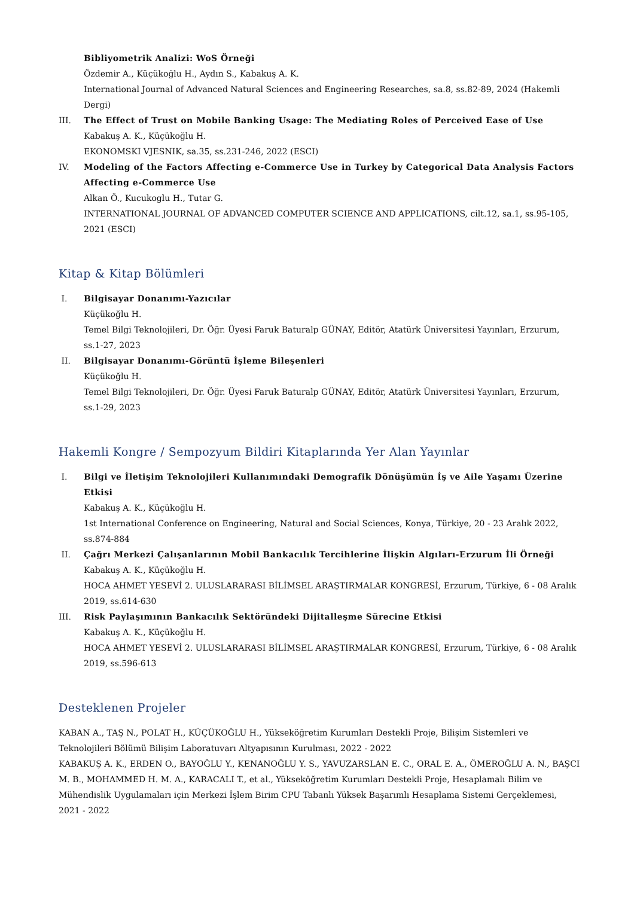Bibliyometrik Analizi: WoS Örneği
Özdemir A., Küçükoğlu H., Aydın S., Kabakuş A. K.
International Journal of Advanced Natural Sciences and Engineering Researches, sa.8, ss.82-89, 2024 (Hakemli Dergi)
III. The Effect of Trust on Mobile Banking Usage: The Mediating Roles of Perceived Ease of Use
Kabakuş A. K., Küçükoğlu H.
EKONOMSKI VJESNIK, sa.35, ss.231-246, 2022 (ESCI)
IV. Modeling of the Factors Affecting e-Commerce Use in Turkey by Categorical Data Analysis Factors Affecting e-Commerce Use
Alkan Ö., Kucukoglu H., Tutar G.
INTERNATIONAL JOURNAL OF ADVANCED COMPUTER SCIENCE AND APPLICATIONS, cilt.12, sa.1, ss.95-105, 2021 (ESCI)
Kitap & Kitap Bölümleri
I. Bilgisayar Donanımı-Yazıcılar
Küçükoğlu H.
Temel Bilgi Teknolojileri, Dr. Öğr. Üyesi Faruk Baturalp GÜNAY, Editör, Atatürk Üniversitesi Yayınları, Erzurum, ss.1-27, 2023
II. Bilgisayar Donanımı-Görüntü İşleme Bileşenleri
Küçükoğlu H.
Temel Bilgi Teknolojileri, Dr. Öğr. Üyesi Faruk Baturalp GÜNAY, Editör, Atatürk Üniversitesi Yayınları, Erzurum, ss.1-29, 2023
Hakemli Kongre / Sempozyum Bildiri Kitaplarında Yer Alan Yayınlar
I. Bilgi ve İletişim Teknolojileri Kullanımındaki Demografik Dönüşümün İş ve Aile Yaşamı Üzerine Etkisi
Kabakuş A. K., Küçükoğlu H.
1st International Conference on Engineering, Natural and Social Sciences, Konya, Türkiye, 20 - 23 Aralık 2022, ss.874-884
II. Çağrı Merkezi Çalışanlarının Mobil Bankacılık Tercihlerine İlişkin Algıları-Erzurum İli Örneği
Kabakuş A. K., Küçükoğlu H.
HOCA AHMET YESEVİ 2. ULUSLARARASI BİLİMSEL ARAŞTIRMALAR KONGRESİ, Erzurum, Türkiye, 6 - 08 Aralık 2019, ss.614-630
III. Risk Paylaşımının Bankacılık Sektöründeki Dijitalleşme Sürecine Etkisi
Kabakuş A. K., Küçükoğlu H.
HOCA AHMET YESEVİ 2. ULUSLARARASI BİLİMSEL ARAŞTIRMALAR KONGRESİ, Erzurum, Türkiye, 6 - 08 Aralık 2019, ss.596-613
Desteklenen Projeler
KABAN A., TAŞ N., POLAT H., KÜÇÜKOĞLU H., Yükseköğretim Kurumları Destekli Proje, Bilişim Sistemleri ve Teknolojileri Bölümü Bilişim Laboratuvarı Altyapısının Kurulması, 2022 - 2022
KABAKUŞ A. K., ERDEN O., BAYOĞLU Y., KENANOĞLU Y. S., YAVUZARSLAN E. C., ORAL E. A., ÖMEROĞLU A. N., BAŞCI M. B., MOHAMMED H. M. A., KARACALI T., et al., Yükseköğretim Kurumları Destekli Proje, Hesaplamalı Bilim ve Mühendislik Uygulamaları için Merkezi İşlem Birim CPU Tabanlı Yüksek Başarımlı Hesaplama Sistemi Gerçeklemesi, 2021 - 2022